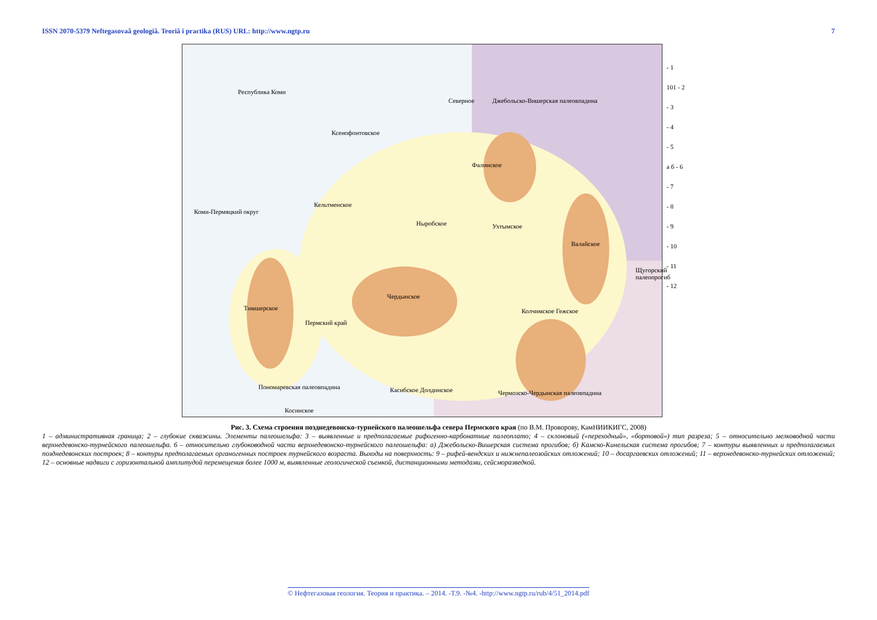ISSN 2070-5379 Neftegasovaâ geologiâ. Teoriâ i practika (RUS) URL: http://www.ngtp.ru 7
Республика Коми
Коми-Пермяцкий округ
Пермский край
Пономаревская палеовпадина
Джебольско-Вишерская палеовпадина
Чермозско-Чердынская палеовпадина
Северное
Ксенофонтовское
Фалинское
Кельтменское
Ныробское Ухтымское
Валайское
Тимшерское
Чердынское
Колчимское Гежское
Касибское Долдинское
Косинское
Щугорский палеопрогиб
- 1
101 - 2
- 3
- 4
- 5
а б - 6
- 7
- 8
- 9
- 10
- 11
- 12
Рис. 3. Схема строения позднедевонско-турнейского палеошельфа севера Пермского края (по В.М. Проворову, КамНИИКИГС, 2008)
1 – административная граница; 2 – глубокие скважины. Элементы палеошельфа: 3 – выявленные и предполагаемые рифогенно-карбонатные палеоплато; 4 – склоновый («переходный», «бортовой») тип разреза; 5 – относительно мелководной части верхнедевонско-турнейского палеошельфа. 6 – относительно глубоководной части верхнедевонско-турнейского палеошельфа: а) Джебольско-Вишерская система прогибов; б) Камско-Кинельская система прогибов; 7 – контуры выявленных и предполагаемых позднедевонских построек; 8 – контуры предполагаемых органогенных построек турнейского возраста. Выходы на поверхность: 9 – рифей-вендских и нижнепалеозойских отложений; 10 – досаргаевских отложений; 11 – верхнедевонско-турнейских отложений; 12 – основные надвиги с горизонтальной амплитудой перемещения более 1000 м, выявленные геологической съемкой, дистанционными методами, сейсморазведкой.
© Нефтегазовая геология. Теория и практика. – 2014. -Т.9. -№4. -http://www.ngtp.ru/rub/4/51_2014.pdf